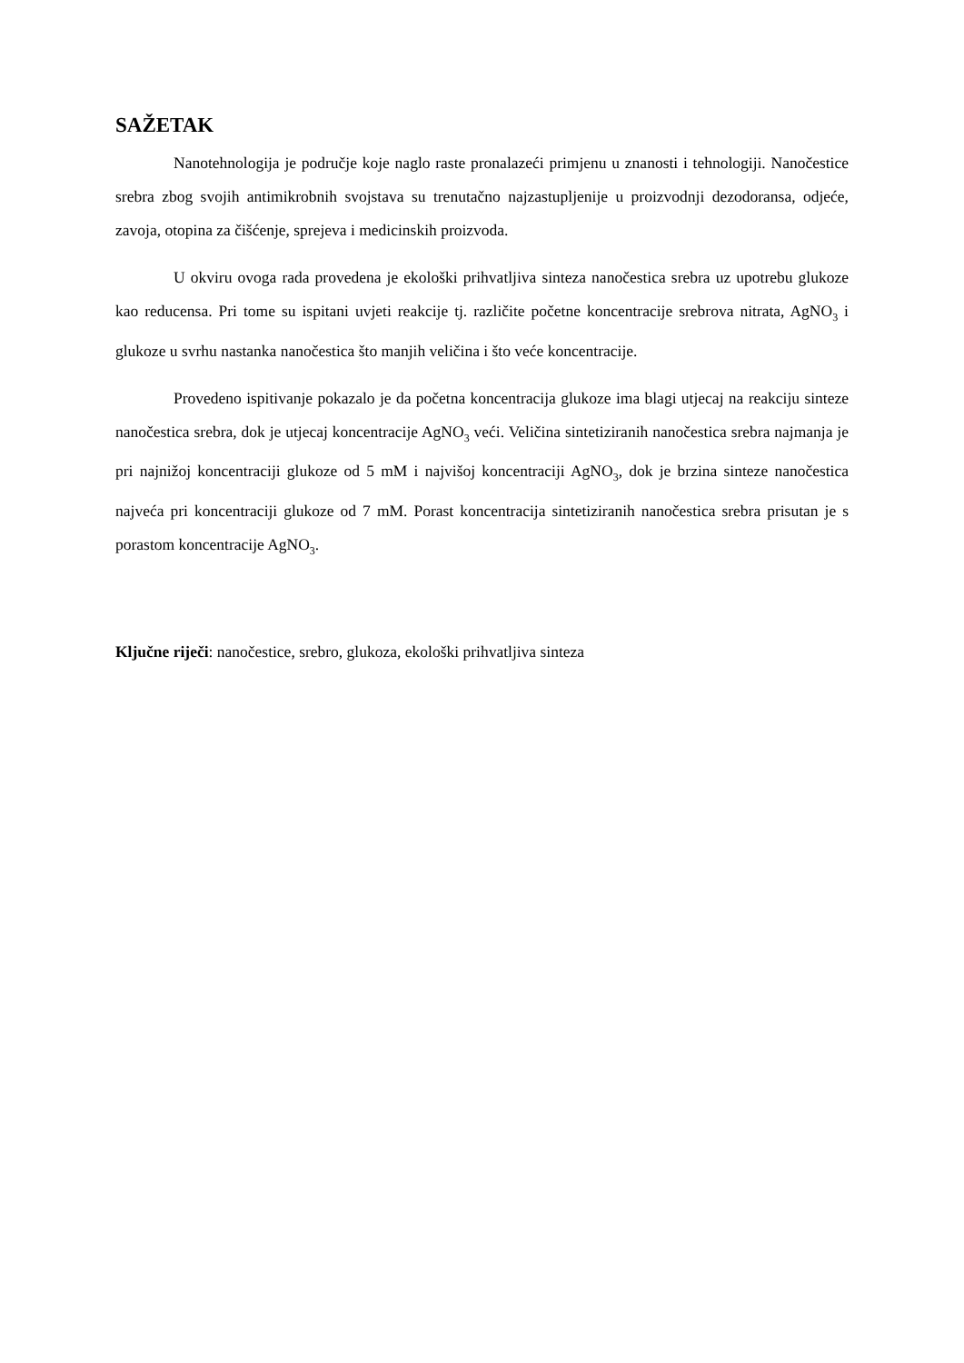SAŽETAK
Nanotehnologija je područje koje naglo raste pronalazeći primjenu u znanosti i tehnologiji. Nanočestice srebra zbog svojih antimikrobnih svojstava su trenutačno najzastupljenije u proizvodnji dezodoransa, odjeće, zavoja, otopina za čišćenje, sprejeva i medicinskih proizvoda.
U okviru ovoga rada provedena je ekološki prihvatljiva sinteza nanočestica srebra uz upotrebu glukoze kao reducensa. Pri tome su ispitani uvjeti reakcije tj. različite početne koncentracije srebrova nitrata, AgNO<sub>3</sub> i glukoze u svrhu nastanka nanočestica što manjih veličina i što veće koncentracije.
Provedeno ispitivanje pokazalo je da početna koncentracija glukoze ima blagi utjecaj na reakciju sinteze nanočestica srebra, dok je utjecaj koncentracije AgNO<sub>3</sub> veći. Veličina sintetiziranih nanočestica srebra najmanja je pri najnižoj koncentraciji glukoze od 5 mM i najvišoj koncentraciji AgNO<sub>3</sub>, dok je brzina sinteze nanočestica najveća pri koncentraciji glukoze od 7 mM. Porast koncentracija sintetiziranih nanočestica srebra prisutan je s porastom koncentracije AgNO<sub>3</sub>.
Ključne riječi: nanočestice, srebro, glukoza, ekološki prihvatljiva sinteza